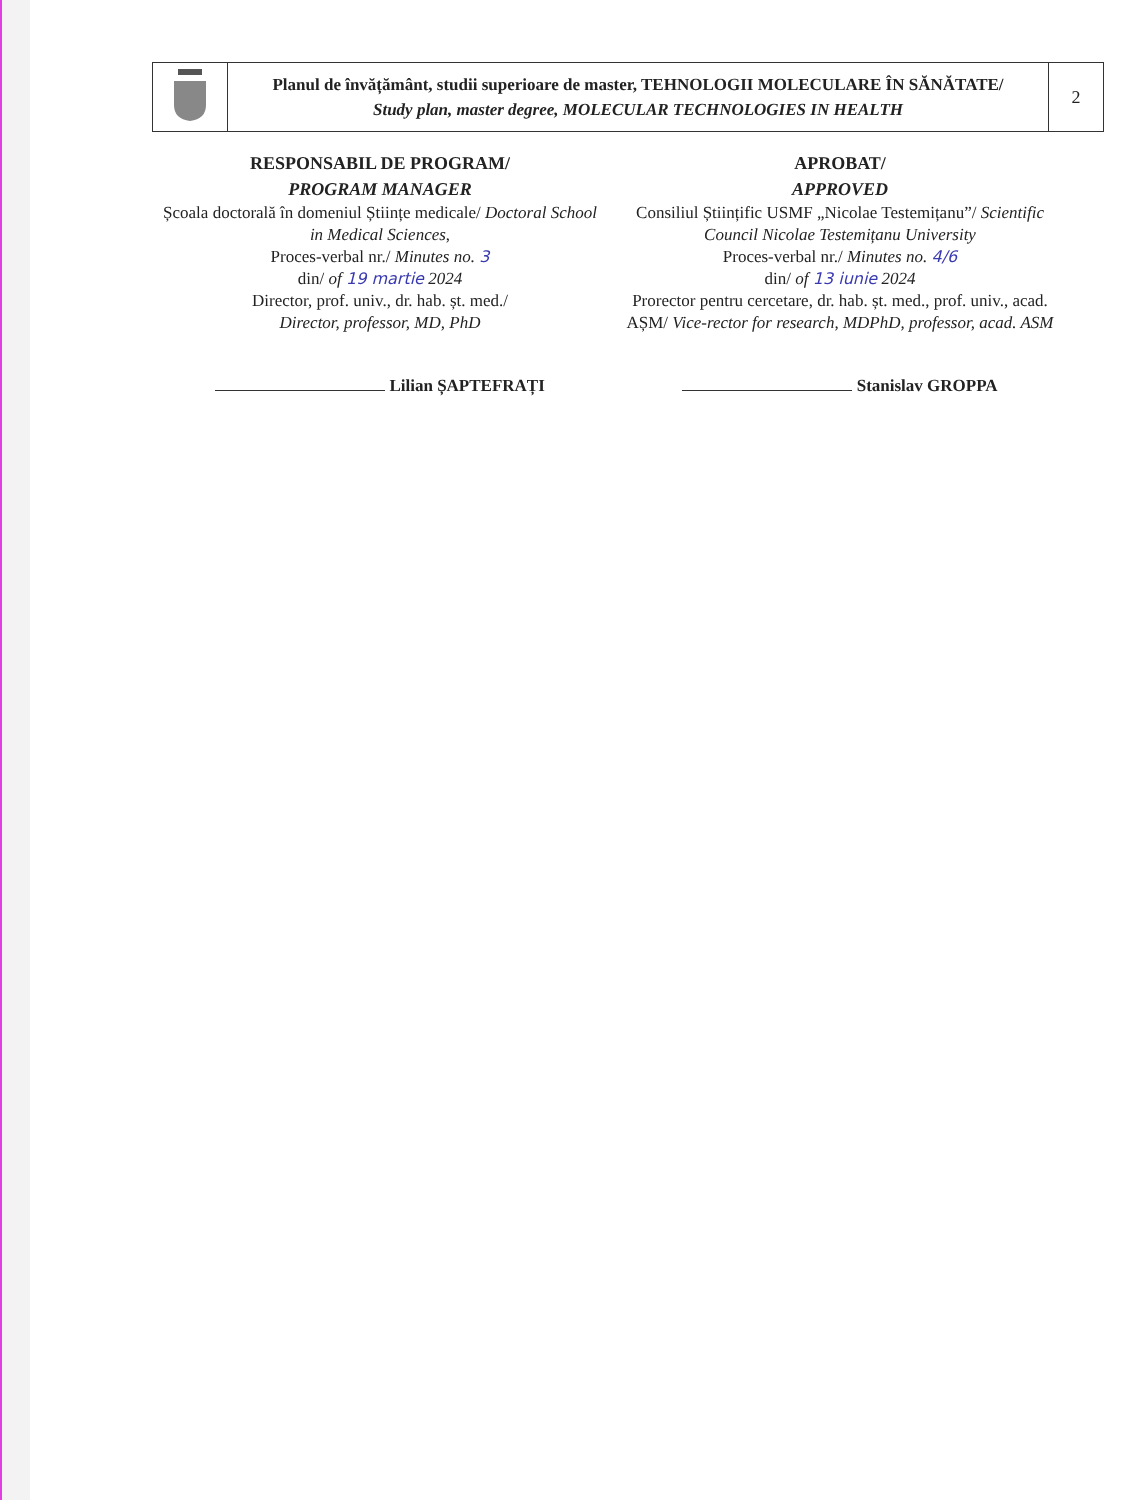| | Planul de învățământ, studii superioare de master, TEHNOLOGII MOLECULARE ÎN SĂNĂTATE/ Study plan, master degree, MOLECULAR TECHNOLOGIES IN HEALTH | 2 |
RESPONSABIL DE PROGRAM/
PROGRAM MANAGER
Școala doctorală în domeniul Științe medicale/ Doctoral School in Medical Sciences,
Proces-verbal nr./ Minutes no. 3
din/ of 19 martie 2024
Director, prof. univ., dr. hab. șt. med./
Director, professor, MD, PhD
Lilian ȘAPTEFRAȚI
APROBAT/
APPROVED
Consiliul Științific USMF „Nicolae Testemițanu”/ Scientific Council Nicolae Testemițanu University
Proces-verbal nr./ Minutes no. 4/6
din/ of 13 iunie 2024
Prorector pentru cercetare, dr. hab. șt. med., prof. univ., acad. AȘM/ Vice-rector for research, MDPhD, professor, acad. ASM
Stanislav GROPPA